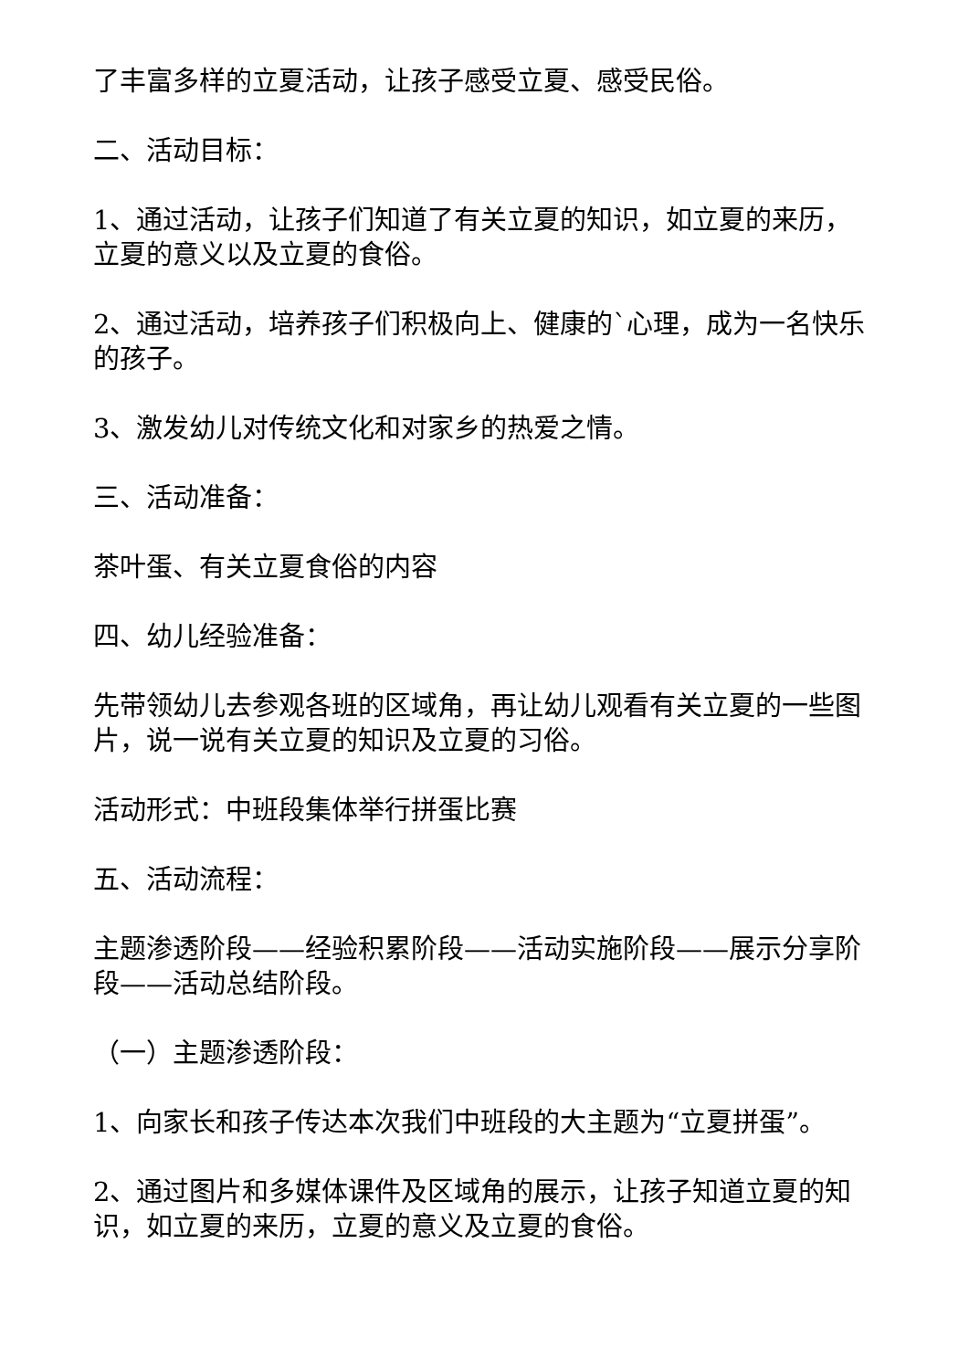了丰富多样的立夏活动，让孩子感受立夏、感受民俗。
二、活动目标：
1、通过活动，让孩子们知道了有关立夏的知识，如立夏的来历，立夏的意义以及立夏的食俗。
2、通过活动，培养孩子们积极向上、健康的`心理，成为一名快乐的孩子。
3、激发幼儿对传统文化和对家乡的热爱之情。
三、活动准备：
茶叶蛋、有关立夏食俗的内容
四、幼儿经验准备：
先带领幼儿去参观各班的区域角，再让幼儿观看有关立夏的一些图片，说一说有关立夏的知识及立夏的习俗。
活动形式：中班段集体举行拼蛋比赛
五、活动流程：
主题渗透阶段——经验积累阶段——活动实施阶段——展示分享阶段——活动总结阶段。
（一）主题渗透阶段：
1、向家长和孩子传达本次我们中班段的大主题为“立夏拼蛋”。
2、通过图片和多媒体课件及区域角的展示，让孩子知道立夏的知识，如立夏的来历，立夏的意义及立夏的食俗。